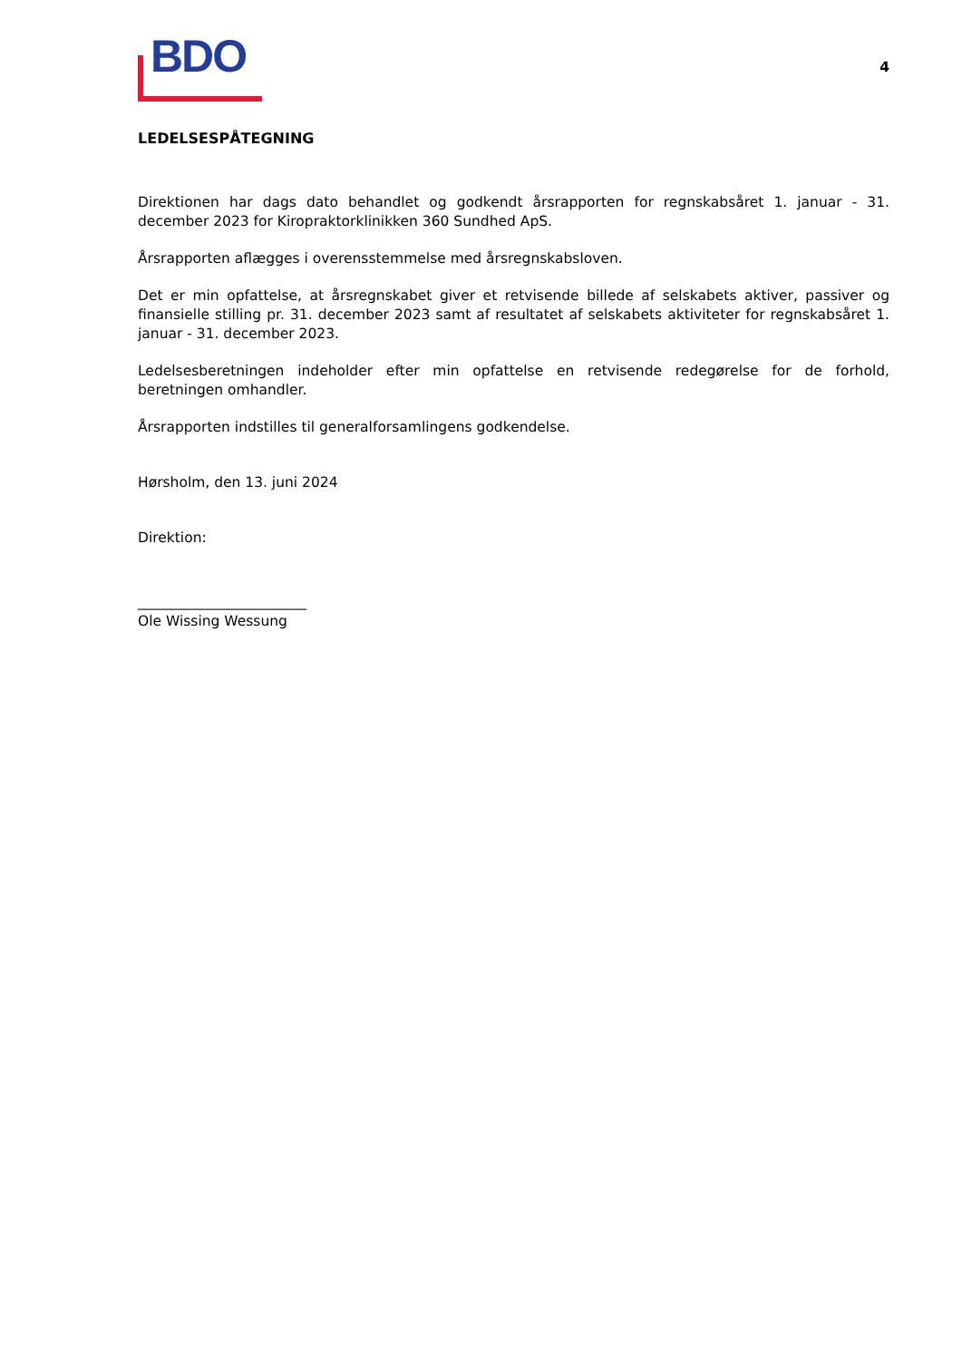BDO
4
LEDELSESPÅTEGNING
Direktionen har dags dato behandlet og godkendt årsrapporten for regnskabsåret 1. januar - 31. december 2023 for Kiropraktorklinikken 360 Sundhed ApS.
Årsrapporten aflægges i overensstemmelse med årsregnskabsloven.
Det er min opfattelse, at årsregnskabet giver et retvisende billede af selskabets aktiver, passiver og finansielle stilling pr. 31. december 2023 samt af resultatet af selskabets aktiviteter for regnskabsåret 1. januar - 31. december 2023.
Ledelsesberetningen indeholder efter min opfattelse en retvisende redegørelse for de forhold, beretningen omhandler.
Årsrapporten indstilles til generalforsamlingens godkendelse.
Hørsholm, den 13. juni 2024
Direktion:
________________________
Ole Wissing Wessung